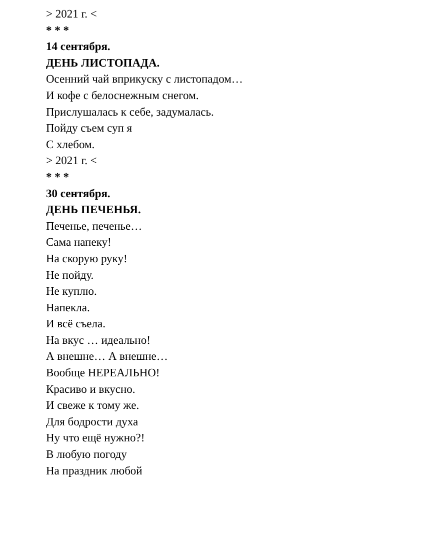> 2021 г. <
* * *
14 сентября.
ДЕНЬ ЛИСТОПАДА.
Осенний чай вприкуску с листопадом…
И кофе с белоснежным снегом.
Прислушалась к себе, задумалась.
Пойду съем суп я
С хлебом.
> 2021 г. <
* * *
30 сентября.
ДЕНЬ ПЕЧЕНЬЯ.
Печенье, печенье…
Сама напеку!
На скорую руку!
Не пойду.
Не куплю.
Напекла.
И всё съела.
На вкус … идеально!
А внешне… А внешне…
Вообще НЕРЕАЛЬНО!
Красиво и вкусно.
И свеже к тому же.
Для бодрости духа
Ну что ещё нужно?!
В любую погоду
На праздник любой